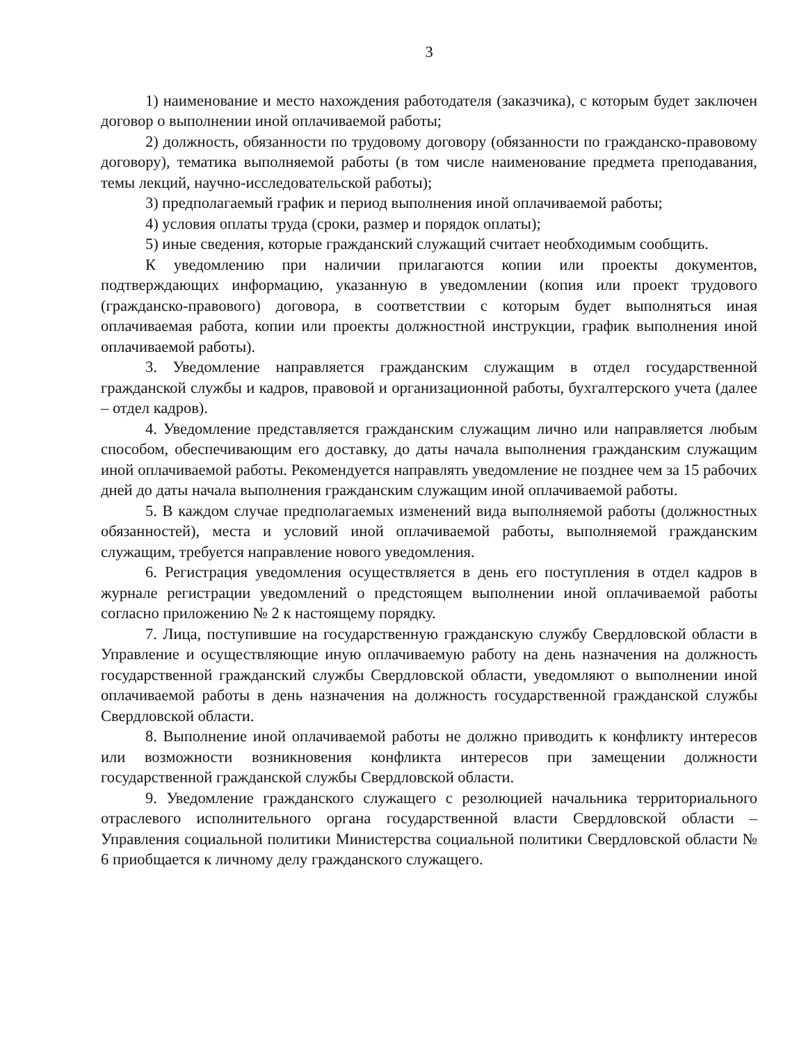3
1) наименование и место нахождения работодателя (заказчика), с которым будет заключен договор о выполнении иной оплачиваемой работы;
2) должность, обязанности по трудовому договору (обязанности по гражданско-правовому договору), тематика выполняемой работы (в том числе наименование предмета преподавания, темы лекций, научно-исследовательской работы);
3) предполагаемый график и период выполнения иной оплачиваемой работы;
4) условия оплаты труда (сроки, размер и порядок оплаты);
5) иные сведения, которые гражданский служащий считает необходимым сообщить.
К уведомлению при наличии прилагаются копии или проекты документов, подтверждающих информацию, указанную в уведомлении (копия или проект трудового (гражданско-правового) договора, в соответствии с которым будет выполняться иная оплачиваемая работа, копии или проекты должностной инструкции, график выполнения иной оплачиваемой работы).
3. Уведомление направляется гражданским служащим в отдел государственной гражданской службы и кадров, правовой и организационной работы, бухгалтерского учета (далее – отдел кадров).
4. Уведомление представляется гражданским служащим лично или направляется любым способом, обеспечивающим его доставку, до даты начала выполнения гражданским служащим иной оплачиваемой работы. Рекомендуется направлять уведомление не позднее чем за 15 рабочих дней до даты начала выполнения гражданским служащим иной оплачиваемой работы.
5. В каждом случае предполагаемых изменений вида выполняемой работы (должностных обязанностей), места и условий иной оплачиваемой работы, выполняемой гражданским служащим, требуется направление нового уведомления.
6. Регистрация уведомления осуществляется в день его поступления в отдел кадров в журнале регистрации уведомлений о предстоящем выполнении иной оплачиваемой работы согласно приложению № 2 к настоящему порядку.
7. Лица, поступившие на государственную гражданскую службу Свердловской области в Управление и осуществляющие иную оплачиваемую работу на день назначения на должность государственной гражданский службы Свердловской области, уведомляют о выполнении иной оплачиваемой работы в день назначения на должность государственной гражданской службы Свердловской области.
8. Выполнение иной оплачиваемой работы не должно приводить к конфликту интересов или возможности возникновения конфликта интересов при замещении должности государственной гражданской службы Свердловской области.
9. Уведомление гражданского служащего с резолюцией начальника территориального отраслевого исполнительного органа государственной власти Свердловской области – Управления социальной политики Министерства социальной политики Свердловской области № 6 приобщается к личному делу гражданского служащего.